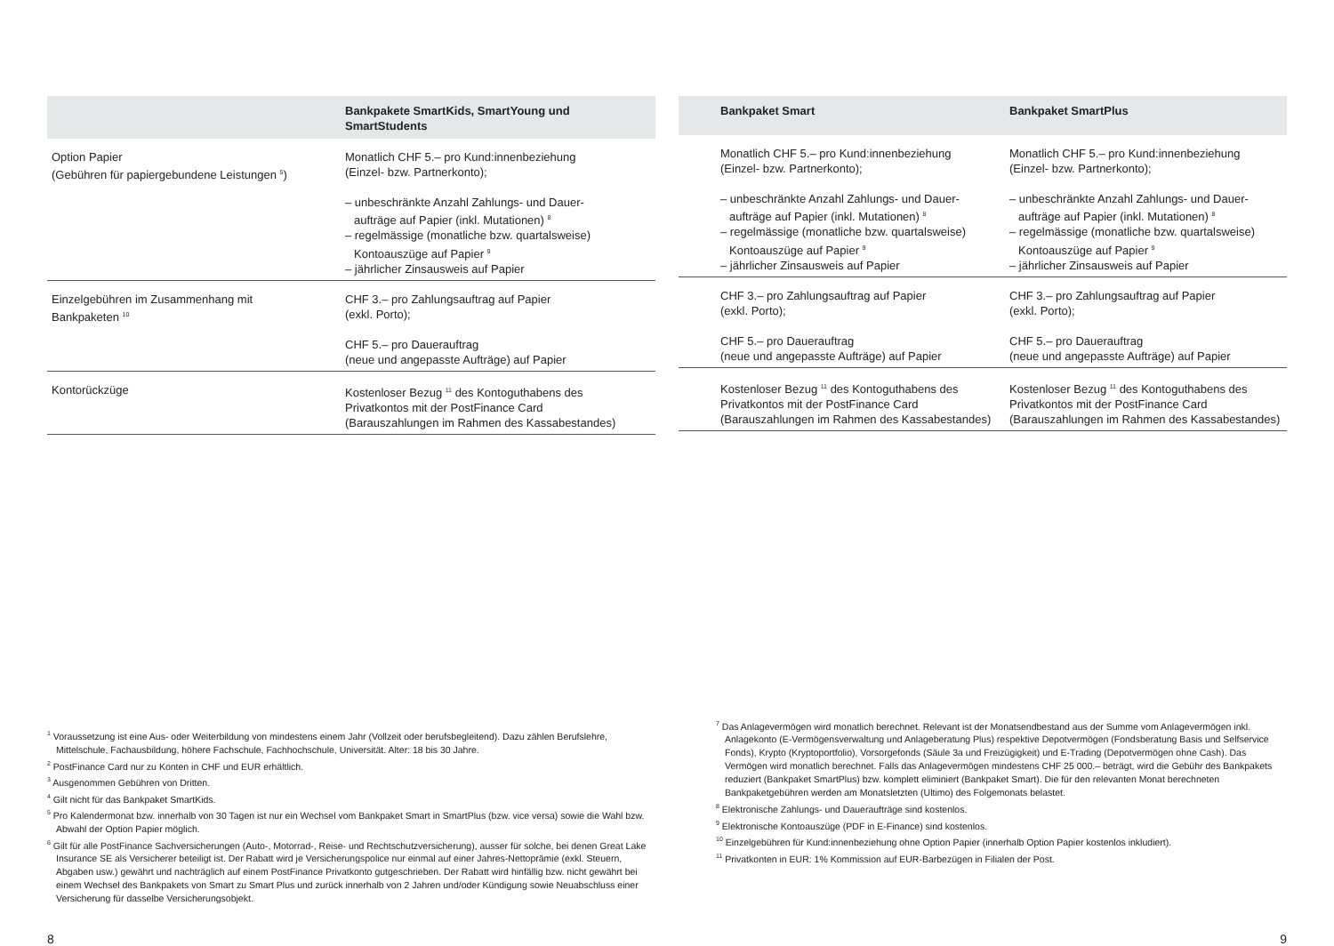| | Bankpakete SmartKids, SmartYoung und SmartStudents |
| --- | --- |
| Option Papier (Gebühren für papiergebundene Leistungen <sup>5</sup>) | Monatlich CHF 5.– pro Kund:innenbeziehung (Einzel- bzw. Partnerkonto); – unbeschränkte Anzahl Zahlungs- und Dauer- aufträge auf Papier (inkl. Mutationen) <sup>8</sup> – regelmässige (monatliche bzw. quartalsweise) Kontoauszüge auf Papier <sup>9</sup> – jährlicher Zinsausweis auf Papier |
| Einzelgebühren im Zusammenhang mit Bankpaketen <sup>10</sup> | CHF 3.– pro Zahlungsauftrag auf Papier (exkl. Porto); CHF 5.– pro Dauerauftrag (neue und angepasste Aufträge) auf Papier |
| Kontorückzüge | Kostenloser Bezug <sup>11</sup> des Kontoguthabens des Privatkontos mit der PostFinance Card (Barauszahlungen im Rahmen des Kassabestandes) |
<sup>1</sup> Voraussetzung ist eine Aus- oder Weiterbildung von mindestens einem Jahr (Vollzeit oder berufsbegleitend). Dazu zählen Berufslehre, Mittelschule, Fachausbildung, höhere Fachschule, Fachhochschule, Universität. Alter: 18 bis 30 Jahre.
<sup>2</sup> PostFinance Card nur zu Konten in CHF und EUR erhältlich.
<sup>3</sup> Ausgenommen Gebühren von Dritten.
<sup>4</sup> Gilt nicht für das Bankpaket SmartKids.
<sup>5</sup> Pro Kalendermonat bzw. innerhalb von 30 Tagen ist nur ein Wechsel vom Bankpaket Smart in SmartPlus (bzw. vice versa) sowie die Wahl bzw. Abwahl der Option Papier möglich.
<sup>6</sup> Gilt für alle PostFinance Sachversicherungen (Auto-, Motorrad-, Reise- und Rechtschutzversicherung), ausser für solche, bei denen Great Lake Insurance SE als Versicherer beteiligt ist. Der Rabatt wird je Versicherungspolice nur einmal auf einer Jahres-Nettoprämie (exkl. Steuern, Abgaben usw.) gewährt und nachträglich auf einem PostFinance Privatkonto gutgeschrieben. Der Rabatt wird hinfällig bzw. nicht gewährt bei einem Wechsel des Bankpakets von Smart zu Smart Plus und zurück innerhalb von 2 Jahren und/oder Kündigung sowie Neuabschluss einer Versicherung für dasselbe Versicherungsobjekt.
8
| | Bankpaket Smart | Bankpaket SmartPlus |
| --- | --- | --- |
| | Monatlich CHF 5.– pro Kund:innenbeziehung (Einzel- bzw. Partnerkonto); – unbeschränkte Anzahl Zahlungs- und Dauer- aufträge auf Papier (inkl. Mutationen) <sup>8</sup> – regelmässige (monatliche bzw. quartalsweise) Kontoauszüge auf Papier <sup>9</sup> – jährlicher Zinsausweis auf Papier | Monatlich CHF 5.– pro Kund:innenbeziehung (Einzel- bzw. Partnerkonto); – unbeschränkte Anzahl Zahlungs- und Dauer- aufträge auf Papier (inkl. Mutationen) <sup>8</sup> – regelmässige (monatliche bzw. quartalsweise) Kontoauszüge auf Papier <sup>9</sup> – jährlicher Zinsausweis auf Papier |
| | CHF 3.– pro Zahlungsauftrag auf Papier (exkl. Porto); CHF 5.– pro Dauerauftrag (neue und angepasste Aufträge) auf Papier | CHF 3.– pro Zahlungsauftrag auf Papier (exkl. Porto); CHF 5.– pro Dauerauftrag (neue und angepasste Aufträge) auf Papier |
| | Kostenloser Bezug <sup>11</sup> des Kontoguthabens des Privatkontos mit der PostFinance Card (Barauszahlungen im Rahmen des Kassabestandes) | Kostenloser Bezug <sup>11</sup> des Kontoguthabens des Privatkontos mit der PostFinance Card (Barauszahlungen im Rahmen des Kassabestandes) |
<sup>7</sup> Das Anlagevermögen wird monatlich berechnet. Relevant ist der Monatsendbestand aus der Summe vom Anlagevermögen inkl. Anlagekonto (E-Vermögensverwaltung und Anlageberatung Plus) respektive Depotvermögen (Fondsberatung Basis und Selfservice Fonds), Krypto (Kryptoportfolio), Vorsorgefonds (Säule 3a und Freizügigkeit) und E-Trading (Depotvermögen ohne Cash). Das Vermögen wird monatlich berechnet. Falls das Anlagevermögen mindestens CHF 25 000.– beträgt, wird die Gebühr des Bankpakets reduziert (Bankpaket SmartPlus) bzw. komplett eliminiert (Bankpaket Smart). Die für den relevanten Monat berechneten Bankpaketgebühren werden am Monatsletzten (Ultimo) des Folgemonats belastet.
<sup>8</sup> Elektronische Zahlungs- und Daueraufträge sind kostenlos.
<sup>9</sup> Elektronische Kontoauszüge (PDF in E-Finance) sind kostenlos.
<sup>10</sup> Einzelgebühren für Kund:innenbeziehung ohne Option Papier (innerhalb Option Papier kostenlos inkludiert).
<sup>11</sup> Privatkonten in EUR: 1% Kommission auf EUR-Barbezügen in Filialen der Post.
9